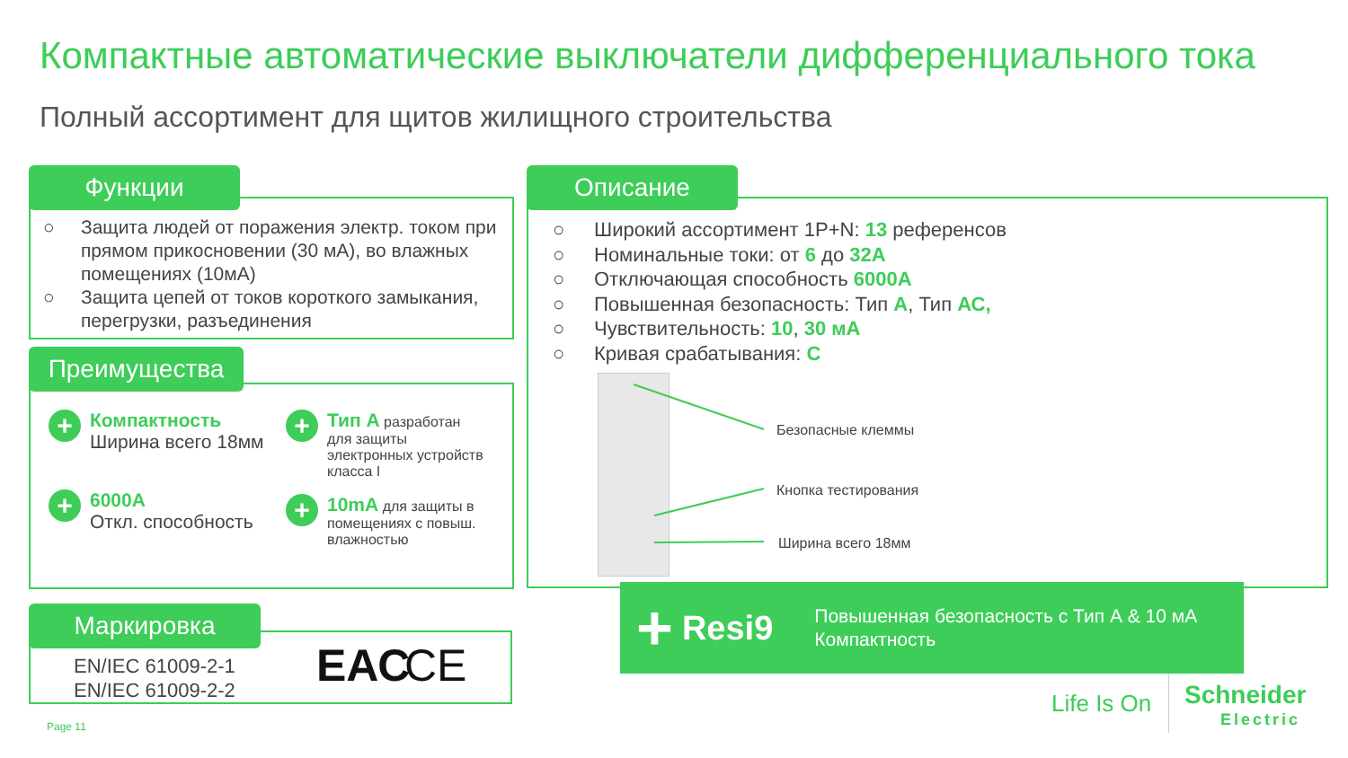Компактные автоматические выключатели дифференциального тока
Полный ассортимент для щитов жилищного строительства
Функции
○ Защита людей от поражения электр. током при прямом прикосновении (30 мА), во влажных помещениях (10мА)
○ Защита цепей от токов короткого замыкания, перегрузки, разъединения
Преимущества
+
Компактность
Ширина всего 18мм
+
6000A
Откл. способность
+
Тип А разработан для защиты электронных устройств класса I
+
10mA для защиты в помещениях с повыш. влажностью
Маркировка
EN/IEC 61009-2-1
EN/IEC 61009-2-2
ЕАС CE
Описание
○ Широкий ассортимент 1P+N: 13 референсов
○ Номинальные токи: от 6 до 32A
○ Отключающая способность 6000A
○ Повышенная безопасность: Тип А, Тип АС,
○ Чувствительность: 10, 30 мА
○ Кривая срабатывания: C
Безопасные клеммы
Кнопка тестирования
Ширина всего 18мм
+ Resi9 Повышенная безопасность с Тип А & 10 мА
Компактность
Life Is On
Schneider
Electric
Page 11